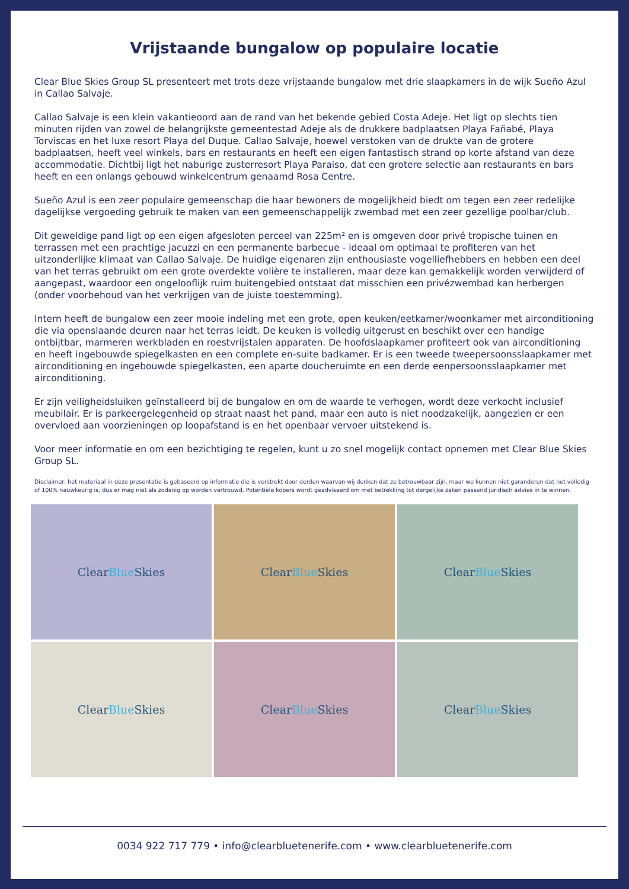Vrijstaande bungalow op populaire locatie
Clear Blue Skies Group SL presenteert met trots deze vrijstaande bungalow met drie slaapkamers in de wijk Sueño Azul in Callao Salvaje.
Callao Salvaje is een klein vakantieoord aan de rand van het bekende gebied Costa Adeje. Het ligt op slechts tien minuten rijden van zowel de belangrijkste gemeentestad Adeje als de drukkere badplaatsen Playa Fañabé, Playa Torviscas en het luxe resort Playa del Duque. Callao Salvaje, hoewel verstoken van de drukte van de grotere badplaatsen, heeft veel winkels, bars en restaurants en heeft een eigen fantastisch strand op korte afstand van deze accommodatie. Dichtbij ligt het naburige zusterresort Playa Paraiso, dat een grotere selectie aan restaurants en bars heeft en een onlangs gebouwd winkelcentrum genaamd Rosa Centre.
Sueño Azul is een zeer populaire gemeenschap die haar bewoners de mogelijkheid biedt om tegen een zeer redelijke dagelijkse vergoeding gebruik te maken van een gemeenschappelijk zwembad met een zeer gezellige poolbar/club.
Dit geweldige pand ligt op een eigen afgesloten perceel van 225m² en is omgeven door privé tropische tuinen en terrassen met een prachtige jacuzzi en een permanente barbecue - ideaal om optimaal te profiteren van het uitzonderlijke klimaat van Callao Salvaje. De huidige eigenaren zijn enthousiaste vogelliefhebbers en hebben een deel van het terras gebruikt om een grote overdekte volière te installeren, maar deze kan gemakkelijk worden verwijderd of aangepast, waardoor een ongelooflijk ruim buitengebied ontstaat dat misschien een privézwembad kan herbergen (onder voorbehoud van het verkrijgen van de juiste toestemming).
Intern heeft de bungalow een zeer mooie indeling met een grote, open keuken/eetkamer/woonkamer met airconditioning die via openslaande deuren naar het terras leidt. De keuken is volledig uitgerust en beschikt over een handige ontbijtbar, marmeren werkbladen en roestvrijstalen apparaten. De hoofdslaapkamer profiteert ook van airconditioning en heeft ingebouwde spiegelkasten en een complete en-suite badkamer. Er is een tweede tweepersoonsslaapkamer met airconditioning en ingebouwde spiegelkasten, een aparte doucheruimte en een derde eenpersoonsslaapkamer met airconditioning.
Er zijn veiligheidsluiken geïnstalleerd bij de bungalow en om de waarde te verhogen, wordt deze verkocht inclusief meubilair. Er is parkeergelegenheid op straat naast het pand, maar een auto is niet noodzakelijk, aangezien er een overvloed aan voorzieningen op loopafstand is en het openbaar vervoer uitstekend is.
Voor meer informatie en om een bezichtiging te regelen, kunt u zo snel mogelijk contact opnemen met Clear Blue Skies Group SL.
Disclaimer: het materiaal in deze presentatie is gebaseerd op informatie die is verstrekt door derden waarvan wij denken dat ze betrouwbaar zijn, maar we kunnen niet garanderen dat het volledig of 100% nauwkeurig is, dus er mag niet als zodanig op worden vertrouwd. Potentiële kopers wordt geadviseerd om met betrekking tot dergelijke zaken passend juridisch advies in te winnen.
Clear Blue Skies
Clear Blue Skies
Clear Blue Skies
Clear Blue Skies
Clear Blue Skies
Clear Blue Skies
0034 922 717 779 • info@clearbluetenerife.com • www.clearbluetenerife.com